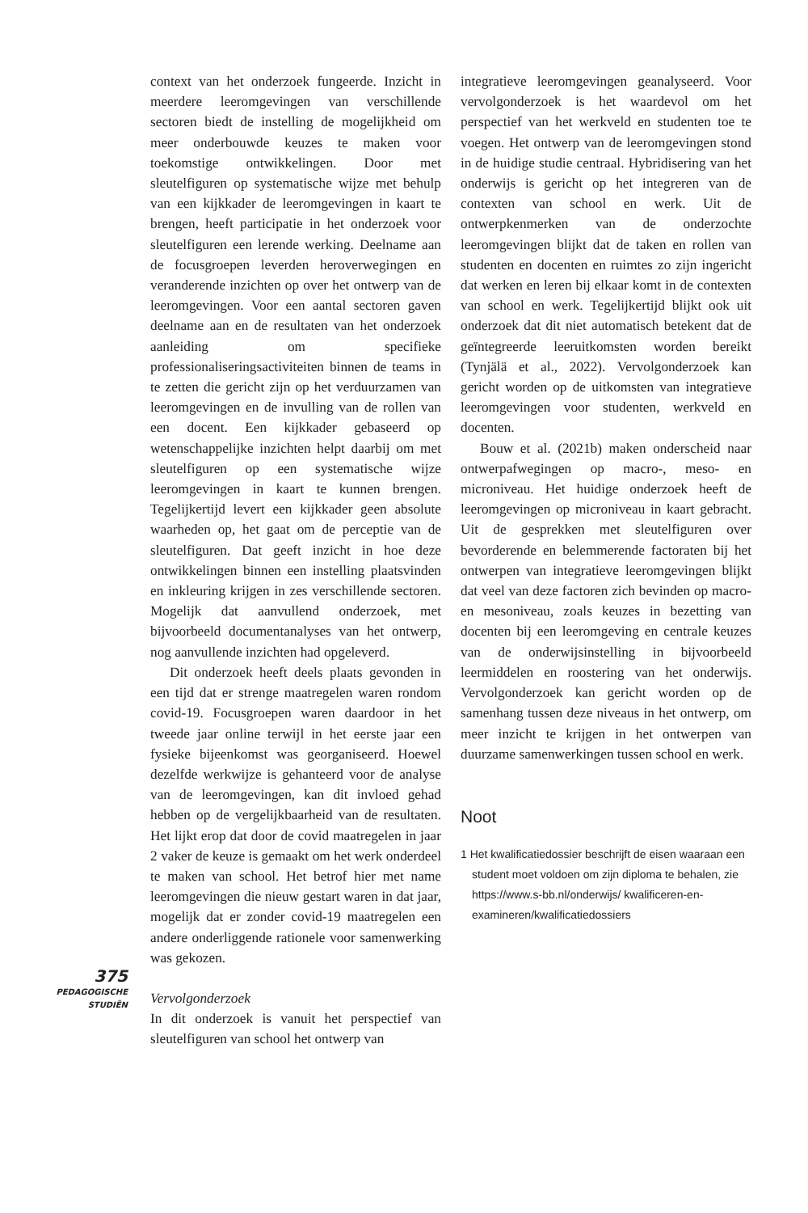375
PEDAGOGISCHE
STUDIËN
context van het onderzoek fungeerde. Inzicht in meerdere leeromgevingen van verschillende sectoren biedt de instelling de mogelijkheid om meer onderbouwde keuzes te maken voor toekomstige ontwikkelingen. Door met sleutelfiguren op systematische wijze met behulp van een kijkkader de leeromgevingen in kaart te brengen, heeft participatie in het onderzoek voor sleutelfiguren een lerende werking. Deelname aan de focusgroepen leverden heroverwegingen en veranderende inzichten op over het ontwerp van de leeromgevingen. Voor een aantal sectoren gaven deelname aan en de resultaten van het onderzoek aanleiding om specifieke professionaliseringsactiviteiten binnen de teams in te zetten die gericht zijn op het verduurzamen van leeromgevingen en de invulling van de rollen van een docent. Een kijkkader gebaseerd op wetenschappelijke inzichten helpt daarbij om met sleutelfiguren op een systematische wijze leeromgevingen in kaart te kunnen brengen. Tegelijkertijd levert een kijkkader geen absolute waarheden op, het gaat om de perceptie van de sleutelfiguren. Dat geeft inzicht in hoe deze ontwikkelingen binnen een instelling plaatsvinden en inkleuring krijgen in zes verschillende sectoren. Mogelijk dat aanvullend onderzoek, met bijvoorbeeld documentanalyses van het ontwerp, nog aanvullende inzichten had opgeleverd.
Dit onderzoek heeft deels plaats gevonden in een tijd dat er strenge maatregelen waren rondom covid-19. Focusgroepen waren daardoor in het tweede jaar online terwijl in het eerste jaar een fysieke bijeenkomst was georganiseerd. Hoewel dezelfde werkwijze is gehanteerd voor de analyse van de leeromgevingen, kan dit invloed gehad hebben op de vergelijkbaarheid van de resultaten. Het lijkt erop dat door de covid maatregelen in jaar 2 vaker de keuze is gemaakt om het werk onderdeel te maken van school. Het betrof hier met name leeromgevingen die nieuw gestart waren in dat jaar, mogelijk dat er zonder covid-19 maatregelen een andere onderliggende rationele voor samenwerking was gekozen.
Vervolgonderzoek
In dit onderzoek is vanuit het perspectief van sleutelfiguren van school het ontwerp van
integratieve leeromgevingen geanalyseerd. Voor vervolgonderzoek is het waardevol om het perspectief van het werkveld en studenten toe te voegen. Het ontwerp van de leeromgevingen stond in de huidige studie centraal. Hybridisering van het onderwijs is gericht op het integreren van de contexten van school en werk. Uit de ontwerpkenmerken van de onderzochte leeromgevingen blijkt dat de taken en rollen van studenten en docenten en ruimtes zo zijn ingericht dat werken en leren bij elkaar komt in de contexten van school en werk. Tegelijkertijd blijkt ook uit onderzoek dat dit niet automatisch betekent dat de geïntegreerde leeruitkomsten worden bereikt (Tynjälä et al., 2022). Vervolgonderzoek kan gericht worden op de uitkomsten van integratieve leeromgevingen voor studenten, werkveld en docenten.
Bouw et al. (2021b) maken onderscheid naar ontwerpafwegingen op macro-, meso- en microniveau. Het huidige onderzoek heeft de leeromgevingen op microniveau in kaart gebracht. Uit de gesprekken met sleutelfiguren over bevorderende en belemmerende factoraten bij het ontwerpen van integratieve leeromgevingen blijkt dat veel van deze factoren zich bevinden op macro- en mesoniveau, zoals keuzes in bezetting van docenten bij een leeromgeving en centrale keuzes van de onderwijsinstelling in bijvoorbeeld leermiddelen en roostering van het onderwijs. Vervolgonderzoek kan gericht worden op de samenhang tussen deze niveaus in het ontwerp, om meer inzicht te krijgen in het ontwerpen van duurzame samenwerkingen tussen school en werk.
Noot
1 Het kwalificatiedossier beschrijft de eisen waaraan een student moet voldoen om zijn diploma te behalen, zie https://www.s-bb.nl/onderwijs/ kwalificeren-en-examineren/kwalificatiedossiers